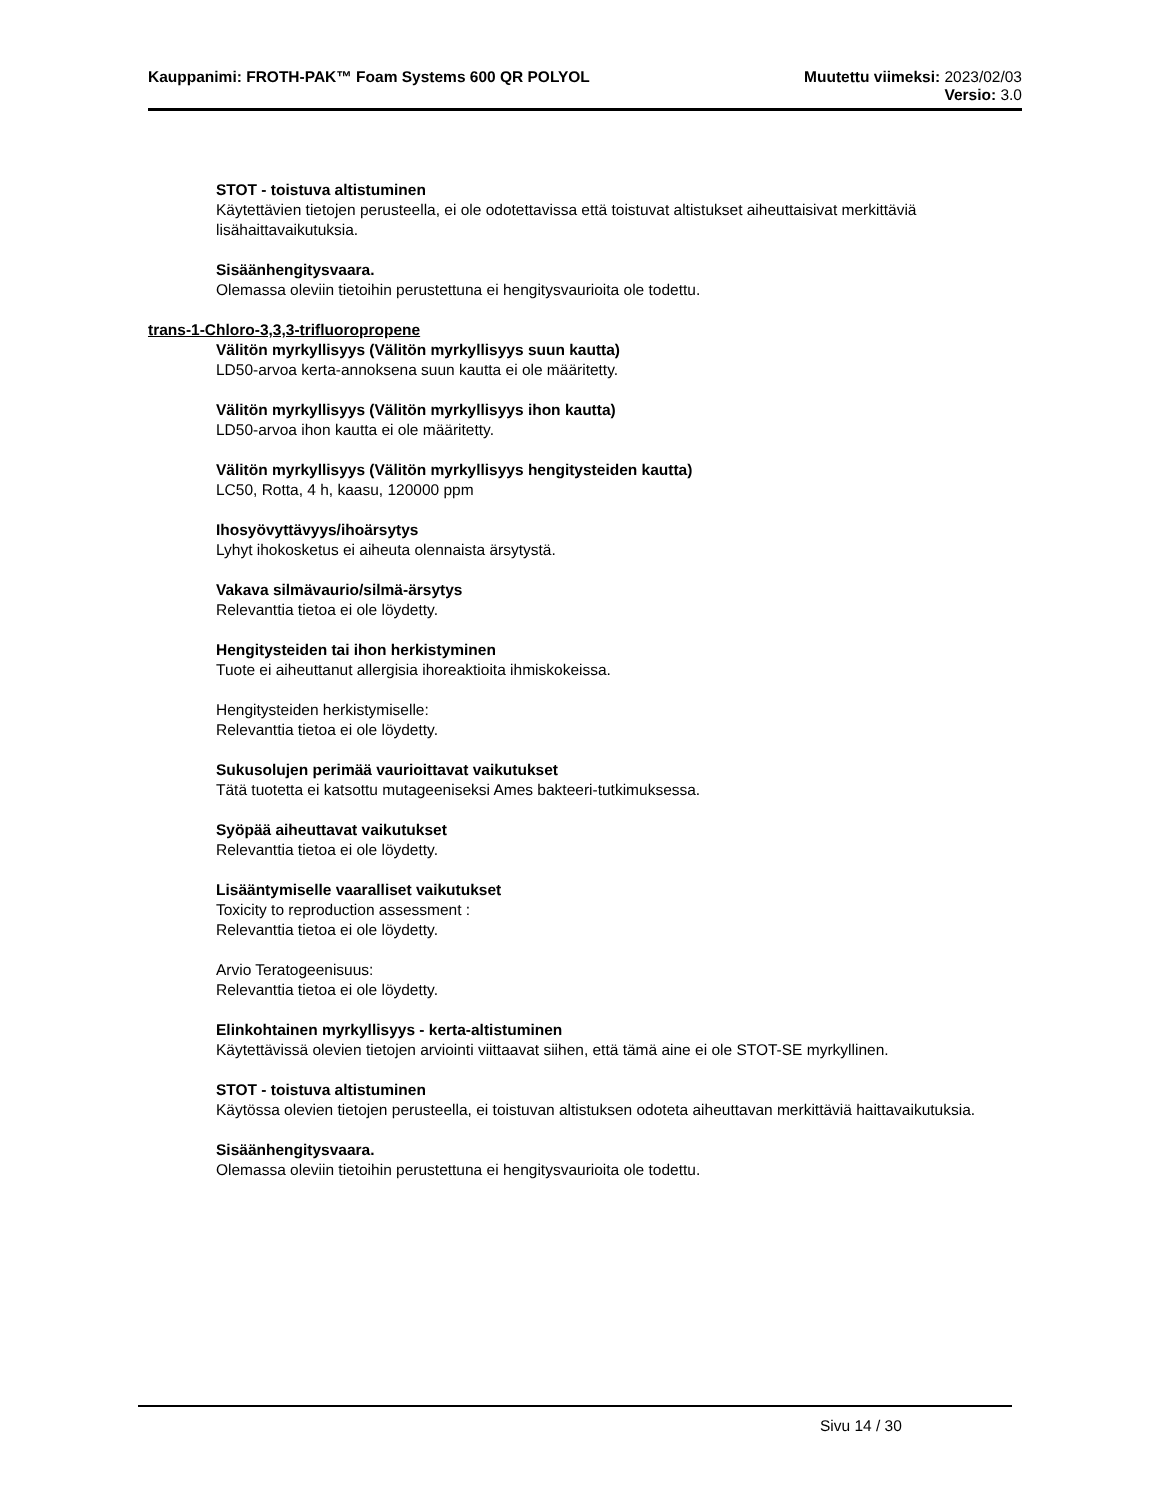Kauppanimi: FROTH-PAK™ Foam Systems 600 QR POLYOL
Muutettu viimeksi: 2023/02/03
Versio: 3.0
STOT - toistuva altistuminen
Käytettävien tietojen perusteella, ei ole odotettavissa että toistuvat altistukset aiheuttaisivat merkittäviä lisähaittavaikutuksia.
Sisäänhengitysvaara.
Olemassa oleviin tietoihin perustettuna ei hengitysvaurioita ole todettu.
trans-1-Chloro-3,3,3-trifluoropropene
Välitön myrkyllisyys (Välitön myrkyllisyys suun kautta)
LD50-arvoa kerta-annoksena suun kautta ei ole määritetty.
Välitön myrkyllisyys (Välitön myrkyllisyys ihon kautta)
LD50-arvoa ihon kautta ei ole määritetty.
Välitön myrkyllisyys (Välitön myrkyllisyys hengitysteiden kautta)
LC50, Rotta, 4 h, kaasu, 120000 ppm
Ihosyövyttävyys/ihoärsytys
Lyhyt ihokosketus ei aiheuta olennaista ärsytystä.
Vakava silmävaurio/silmä-ärsytys
Relevanttia tietoa ei ole löydetty.
Hengitysteiden tai ihon herkistyminen
Tuote ei aiheuttanut allergisia ihoreaktioita ihmiskokeissa.
Hengitysteiden herkistymiselle:
Relevanttia tietoa ei ole löydetty.
Sukusolujen perimää vaurioittavat vaikutukset
Tätä tuotetta ei katsottu mutageeniseksi Ames bakteeri-tutkimuksessa.
Syöpää aiheuttavat vaikutukset
Relevanttia tietoa ei ole löydetty.
Lisääntymiselle vaaralliset vaikutukset
Toxicity to reproduction assessment :
Relevanttia tietoa ei ole löydetty.
Arvio Teratogeenisuus:
Relevanttia tietoa ei ole löydetty.
Elinkohtainen myrkyllisyys - kerta-altistuminen
Käytettävissä olevien tietojen arviointi viittaavat siihen, että tämä aine ei ole STOT-SE myrkyllinen.
STOT - toistuva altistuminen
Käytössa olevien tietojen perusteella, ei toistuvan altistuksen odoteta aiheuttavan merkittäviä haittavaikutuksia.
Sisäänhengitysvaara.
Olemassa oleviin tietoihin perustettuna ei hengitysvaurioita ole todettu.
Sivu 14 / 30